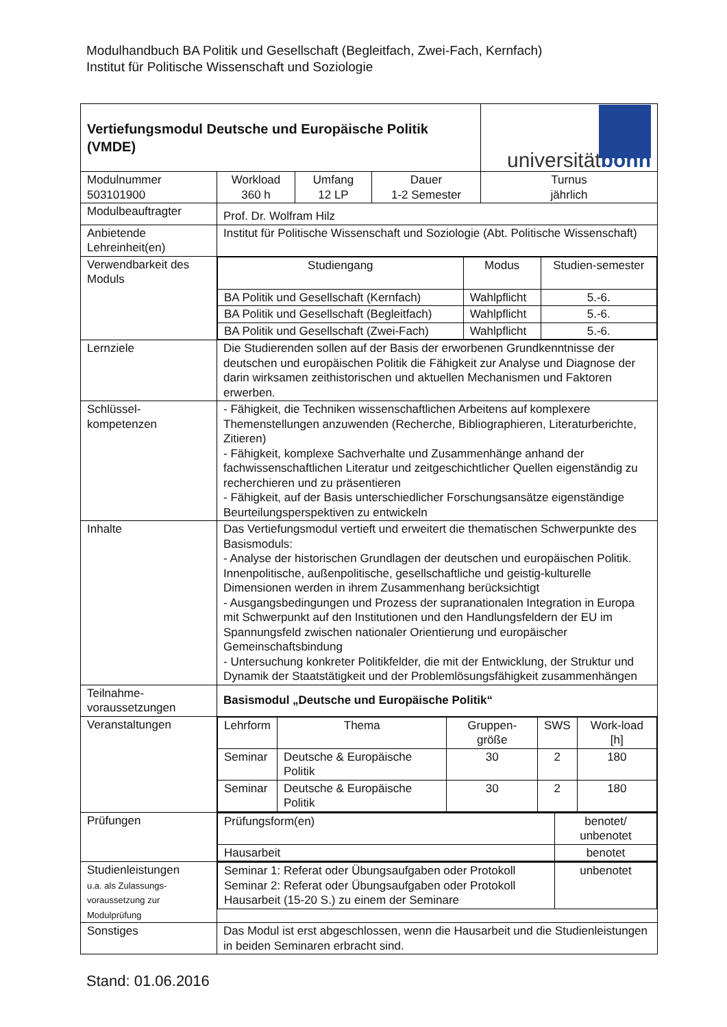Modulhandbuch BA Politik und Gesellschaft (Begleitfach, Zwei-Fach, Kernfach)
Institut für Politische Wissenschaft und Soziologie
| Vertiefungsmodul Deutsche und Europäische Politik (VMDE) | | | | universität bonn |
| Modulnummer 503101900 | Workload 360 h | Umfang 12 LP | Dauer 1-2 Semester | Turnus jährlich |
| Modulbeauftragter | Prof. Dr. Wolfram Hilz | | | |
| Anbietende Lehreinheit(en) | Institut für Politische Wissenschaft und Soziologie (Abt. Politische Wissenschaft) | | | |
| Verwendbarkeit des Moduls | / Studiengang / Modus / Studien-semester / / BA Politik und Gesellschaft (Kernfach) / Wahlpflicht / 5.-6. / / BA Politik und Gesellschaft (Begleitfach) / Wahlpflicht / 5.-6. / / BA Politik und Gesellschaft (Zwei-Fach) / Wahlpflicht / 5.-6. / | | | |
| Lernziele | Die Studierenden sollen auf der Basis der erworbenen Grundkenntnisse der deutschen und europäischen Politik die Fähigkeit zur Analyse und Diagnose der darin wirksamen zeithistorischen und aktuellen Mechanismen und Faktoren erwerben. | | | |
| Schlüssel-kompetenzen | - Fähigkeit, die Techniken wissenschaftlichen Arbeitens auf komplexere Themenstellungen anzuwenden (Recherche, Bibliographieren, Literaturberichte, Zitieren) - Fähigkeit, komplexe Sachverhalte und Zusammenhänge anhand der fachwissenschaftlichen Literatur und zeitgeschichtlicher Quellen eigenständig zu recherchieren und zu präsentieren - Fähigkeit, auf der Basis unterschiedlicher Forschungsansätze eigenständige Beurteilungsperspektiven zu entwickeln | | | |
| Inhalte | Das Vertiefungsmodul vertieft und erweitert die thematischen Schwerpunkte des Basismoduls: - Analyse der historischen Grundlagen der deutschen und europäischen Politik. Innenpolitische, außenpolitische, gesellschaftliche und geistig-kulturelle Dimensionen werden in ihrem Zusammenhang berücksichtigt - Ausgangsbedingungen und Prozess der supranationalen Integration in Europa mit Schwerpunkt auf den Institutionen und den Handlungsfeldern der EU im Spannungsfeld zwischen nationaler Orientierung und europäischer Gemeinschaftsbindung - Untersuchung konkreter Politikfelder, die mit der Entwicklung, der Struktur und Dynamik der Staatstätigkeit und der Problemlösungsfähigkeit zusammenhängen | | | |
| Teilnahme-voraussetzungen | Basismodul „Deutsche und Europäische Politik“ | | | |
| Veranstaltungen | / Lehrform / Thema / Gruppen-größe / SWS / Work-load [h] / / Seminar / Deutsche & Europäische Politik / 30 / 2 / 180 / / Seminar / Deutsche & Europäische Politik / 30 / 2 / 180 / | | | |
| Prüfungen | / Prüfungsform(en) / benotet/ unbenotet / / Hausarbeit / benotet / | | | |
| Studienleistungen u.a. als Zulassungs-voraussetzung zur Modulprüfung | / Seminar 1: Referat oder Übungsaufgaben oder Protokoll Seminar 2: Referat oder Übungsaufgaben oder Protokoll Hausarbeit (15-20 S.) zu einem der Seminare / unbenotet / | | | |
| Sonstiges | Das Modul ist erst abgeschlossen, wenn die Hausarbeit und die Studienleistungen in beiden Seminaren erbracht sind. | | | |
Stand: 01.06.2016